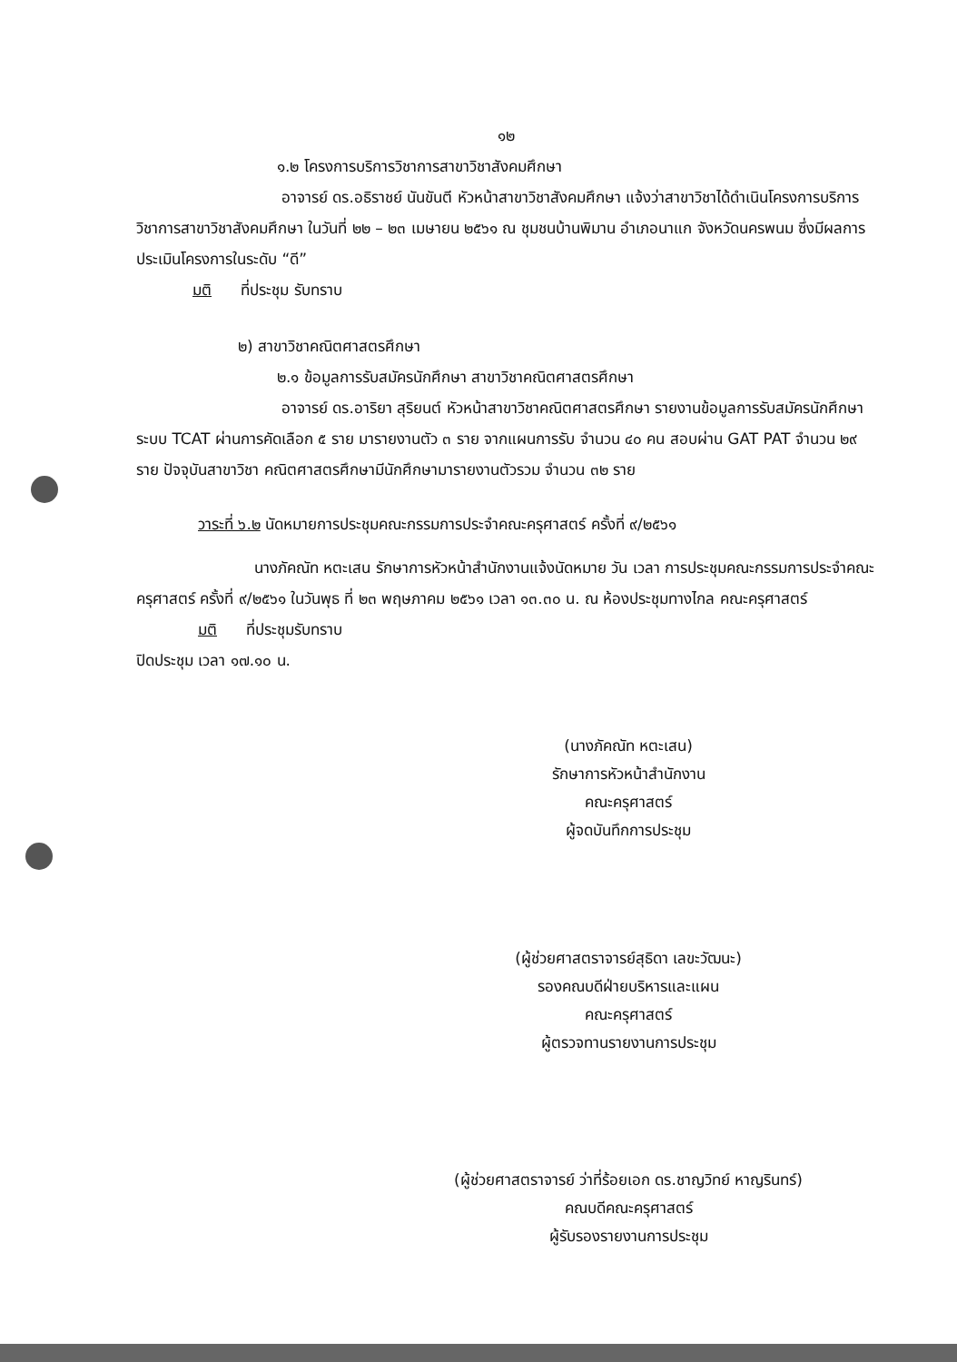๑๒
๑.๒ โครงการบริการวิชาการสาขาวิชาสังคมศึกษา
อาจารย์ ดร.อธิราชย์ นันขันตี หัวหน้าสาขาวิชาสังคมศึกษา แจ้งว่าสาขาวิชาได้ดำเนินโครงการบริการวิชาการสาขาวิชาสังคมศึกษา ในวันที่ ๒๒ – ๒๓ เมษายน ๒๕๖๑ ณ ชุมชนบ้านพิมาน อำเภอนาแก จังหวัดนครพนม ซึ่งมีผลการประเมินโครงการในระดับ “ดี”
มติ ที่ประชุม รับทราบ
๒) สาขาวิชาคณิตศาสตรศึกษา
๒.๑ ข้อมูลการรับสมัครนักศึกษา สาขาวิชาคณิตศาสตรศึกษา
อาจารย์ ดร.อาริยา สุริยนต์ หัวหน้าสาขาวิชาคณิตศาสตรศึกษา รายงานข้อมูลการรับสมัครนักศึกษาระบบ TCAT ผ่านการคัดเลือก ๕ ราย มารายงานตัว ๓ ราย จากแผนการรับ จำนวน ๔๐ คน สอบผ่าน GAT PAT จำนวน ๒๙ ราย ปัจจุบันสาขาวิชา คณิตศาสตรศึกษามีนักศึกษามารายงานตัวรวม จำนวน ๓๒ ราย
วาระที่ ๖.๒ นัดหมายการประชุมคณะกรรมการประจำคณะครุศาสตร์ ครั้งที่ ๙/๒๕๖๑
นางภัคณัท หตะเสน รักษาการหัวหน้าสำนักงานแจ้งนัดหมาย วัน เวลา การประชุมคณะกรรมการประจำคณะครุศาสตร์ ครั้งที่ ๙/๒๕๖๑ ในวันพุธ ที่ ๒๓ พฤษภาคม ๒๕๖๑ เวลา ๑๓.๓๐ น. ณ ห้องประชุมทางไกล คณะครุศาสตร์
มติ ที่ประชุมรับทราบ
ปิดประชุม เวลา ๑๗.๑๐ น.
(นางภัคณัท หตะเสน)
รักษาการหัวหน้าสำนักงาน
คณะครุศาสตร์
ผู้จดบันทึกการประชุม
(ผู้ช่วยศาสตราจารย์สุธิดา เลขะวัฒนะ)
รองคณบดีฝ่ายบริหารและแผน
คณะครุศาสตร์
ผู้ตรวจทานรายงานการประชุม
(ผู้ช่วยศาสตราจารย์ ว่าที่ร้อยเอก ดร.ชาญวิทย์ หาญรินทร์)
คณบดีคณะครุศาสตร์
ผู้รับรองรายงานการประชุม